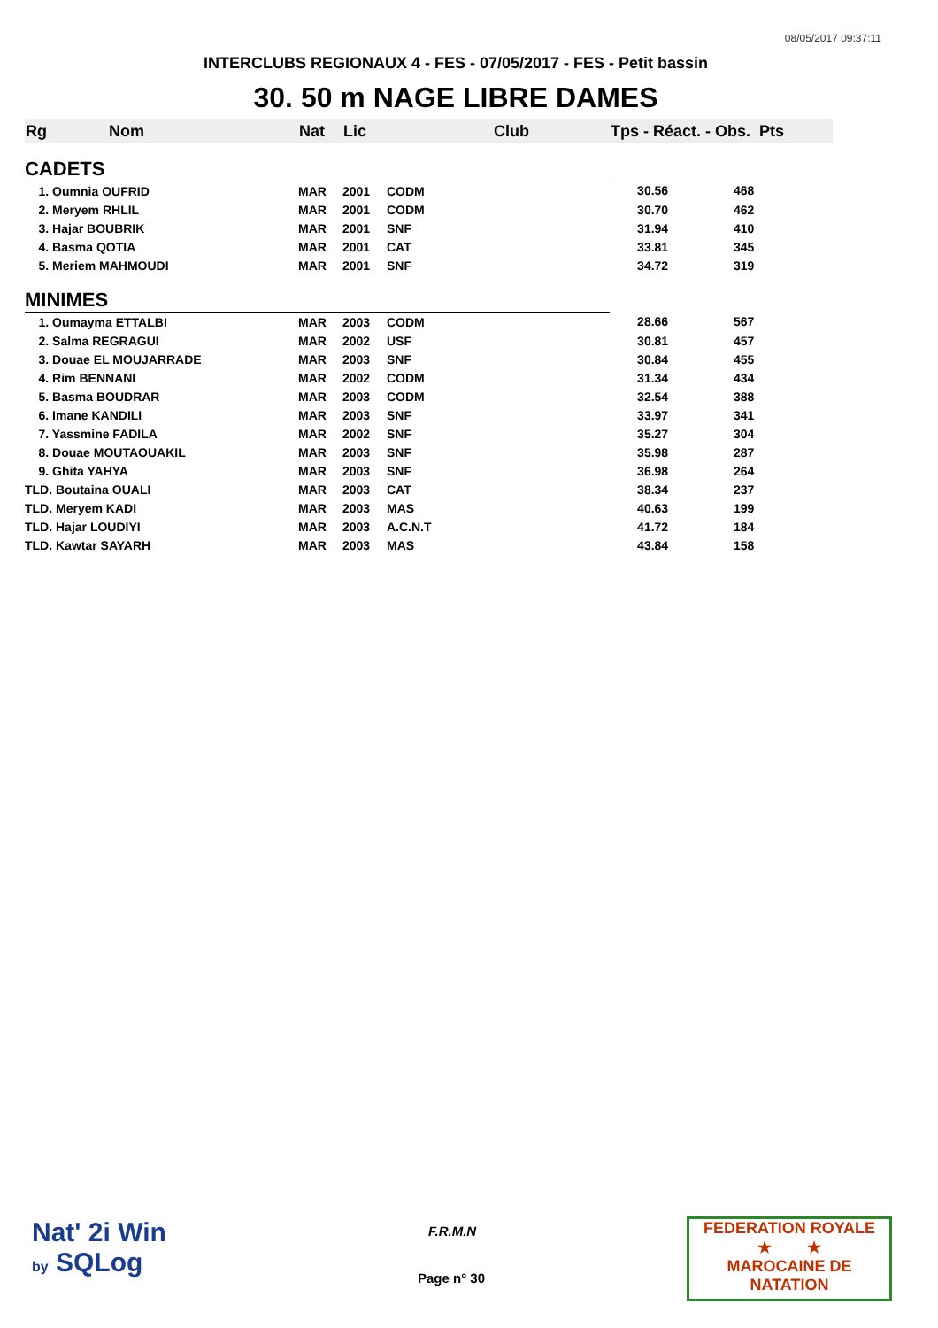08/05/2017 09:37:11
INTERCLUBS REGIONAUX 4 - FES - 07/05/2017 - FES - Petit bassin
30. 50 m NAGE LIBRE DAMES
| Rg Nom | | Nat | Lic | Club | Tps - Réact. - Obs. Pts | |
| --- | --- | --- | --- | --- | --- | --- |
| CADETS | | | | | | |
| 1. Oumnia OUFRID | | MAR | 2001 | CODM | 30.56 | 468 |
| 2. Meryem RHLIL | | MAR | 2001 | CODM | 30.70 | 462 |
| 3. Hajar BOUBRIK | | MAR | 2001 | SNF | 31.94 | 410 |
| 4. Basma QOTIA | | MAR | 2001 | CAT | 33.81 | 345 |
| 5. Meriem MAHMOUDI | | MAR | 2001 | SNF | 34.72 | 319 |
| MINIMES | | | | | | |
| 1. Oumayma ETTALBI | | MAR | 2003 | CODM | 28.66 | 567 |
| 2. Salma REGRAGUI | | MAR | 2002 | USF | 30.81 | 457 |
| 3. Douae EL MOUJARRADE | | MAR | 2003 | SNF | 30.84 | 455 |
| 4. Rim BENNANI | | MAR | 2002 | CODM | 31.34 | 434 |
| 5. Basma BOUDRAR | | MAR | 2003 | CODM | 32.54 | 388 |
| 6. Imane KANDILI | | MAR | 2003 | SNF | 33.97 | 341 |
| 7. Yassmine FADILA | | MAR | 2002 | SNF | 35.27 | 304 |
| 8. Douae MOUTAOUAKIL | | MAR | 2003 | SNF | 35.98 | 287 |
| 9. Ghita YAHYA | | MAR | 2003 | SNF | 36.98 | 264 |
| TLD. Boutaina OUALI | | MAR | 2003 | CAT | 38.34 | 237 |
| TLD. Meryem KADI | | MAR | 2003 | MAS | 40.63 | 199 |
| TLD. Hajar LOUDIYI | | MAR | 2003 | A.C.N.T | 41.72 | 184 |
| TLD. Kawtar SAYARH | | MAR | 2003 | MAS | 43.84 | 158 |
Nat' 2i Win
by SQLog
F.R.M.N
Page n° 30
FEDERATION ROYALE
★ ★
MAROCAINE DE NATATION